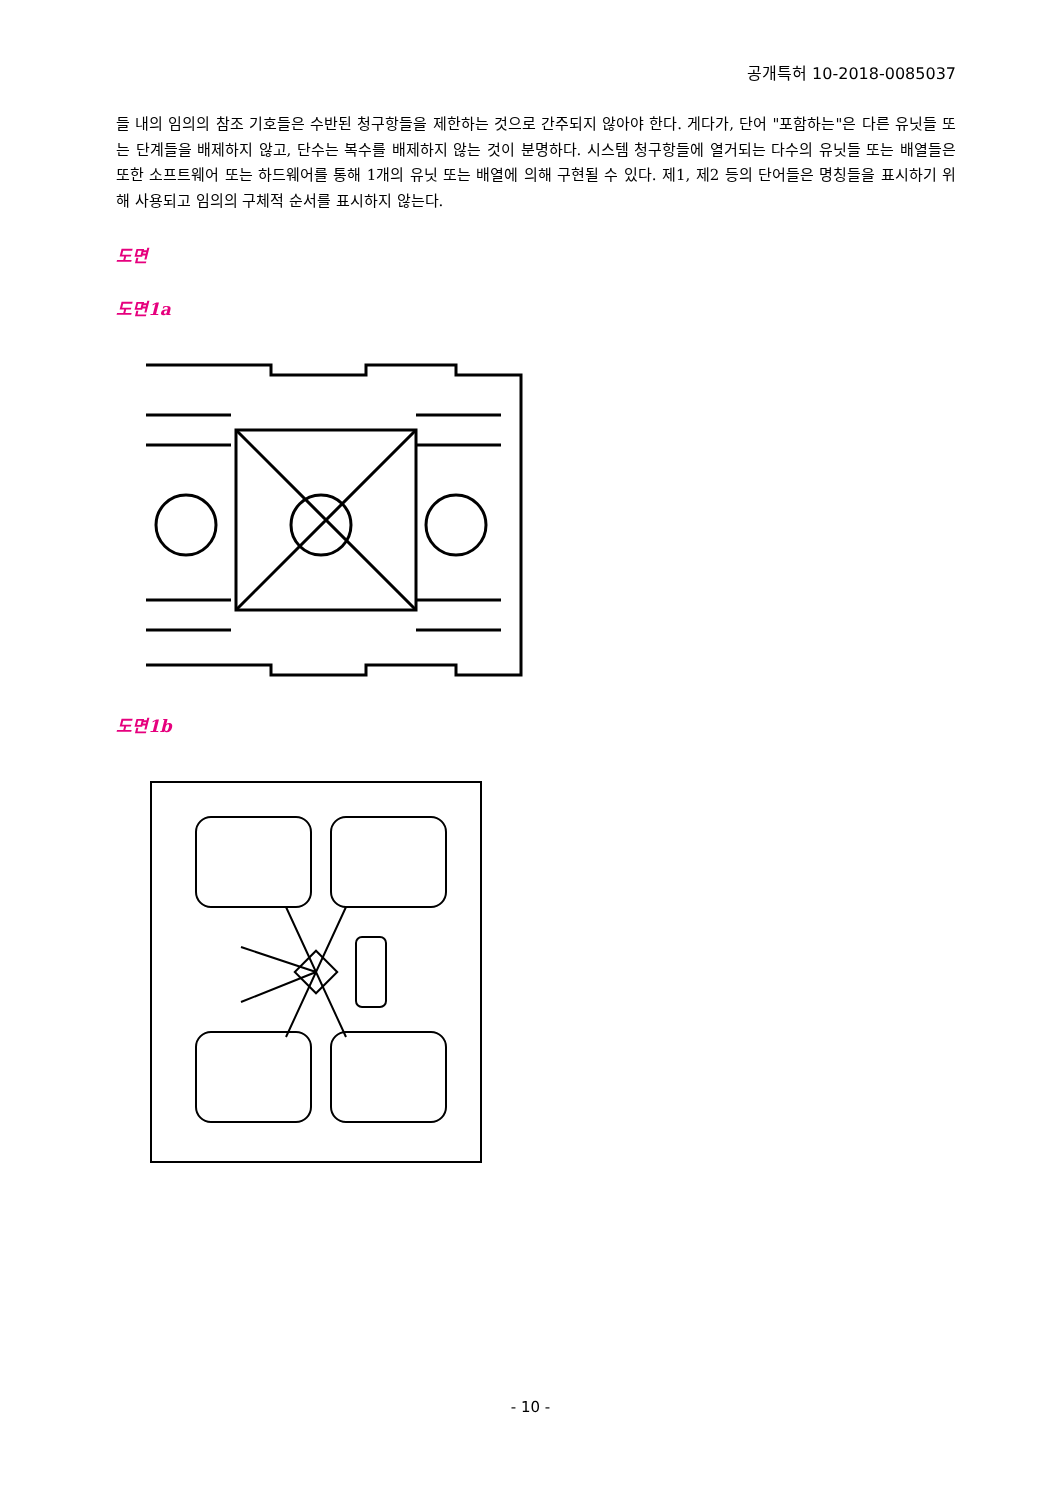공개특허 10-2018-0085037
들 내의 임의의 참조 기호들은 수반된 청구항들을 제한하는 것으로 간주되지 않아야 한다. 게다가, 단어 "포함하는"은 다른 유닛들 또는 단계들을 배제하지 않고, 단수는 복수를 배제하지 않는 것이 분명하다. 시스템 청구항들에 열거되는 다수의 유닛들 또는 배열들은 또한 소프트웨어 또는 하드웨어를 통해 1개의 유닛 또는 배열에 의해 구현될 수 있다. 제1, 제2 등의 단어들은 명칭들을 표시하기 위해 사용되고 임의의 구체적 순서를 표시하지 않는다.
도면
도면1a
도면1b
- 10 -